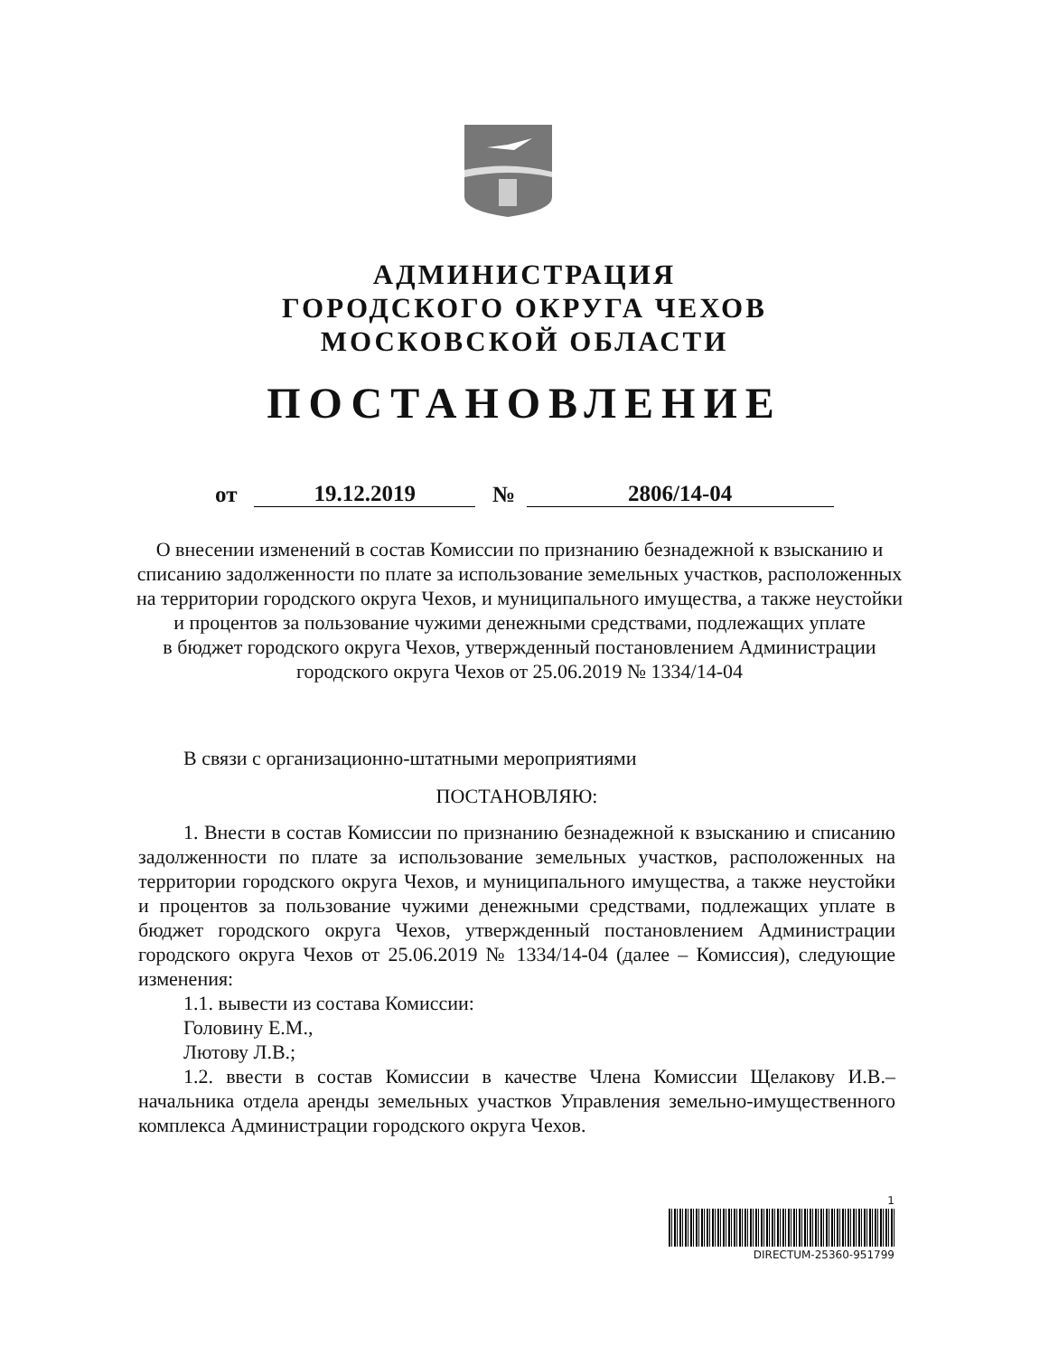АДМИНИСТРАЦИЯ
ГОРОДСКОГО ОКРУГА ЧЕХОВ
МОСКОВСКОЙ ОБЛАСТИ
ПОСТАНОВЛЕНИЕ
от 19.12.2019 № 2806/14-04
О внесении изменений в состав Комиссии по признанию безнадежной к взысканию и списанию задолженности по плате за использование земельных участков, расположенных на территории городского округа Чехов, и муниципального имущества, а также неустойки и процентов за пользование чужими денежными средствами, подлежащих уплате
в бюджет городского округа Чехов, утвержденный постановлением Администрации городского округа Чехов от 25.06.2019 № 1334/14-04
В связи с организационно-штатными мероприятиями
ПОСТАНОВЛЯЮ:
1. Внести в состав Комиссии по признанию безнадежной к взысканию и списанию задолженности по плате за использование земельных участков, расположенных на территории городского округа Чехов, и муниципального имущества, а также неустойки и процентов за пользование чужими денежными средствами, подлежащих уплате в бюджет городского округа Чехов, утвержденный постановлением Администрации городского округа Чехов от 25.06.2019 № 1334/14-04 (далее – Комиссия), следующие изменения:
1.1. вывести из состава Комиссии:
Головину Е.М.,
Лютову Л.В.;
1.2. ввести в состав Комиссии в качестве Члена Комиссии Щелакову И.В.– начальника отдела аренды земельных участков Управления земельно-имущественного комплекса Администрации городского округа Чехов.
1
DIRECTUM-25360-951799